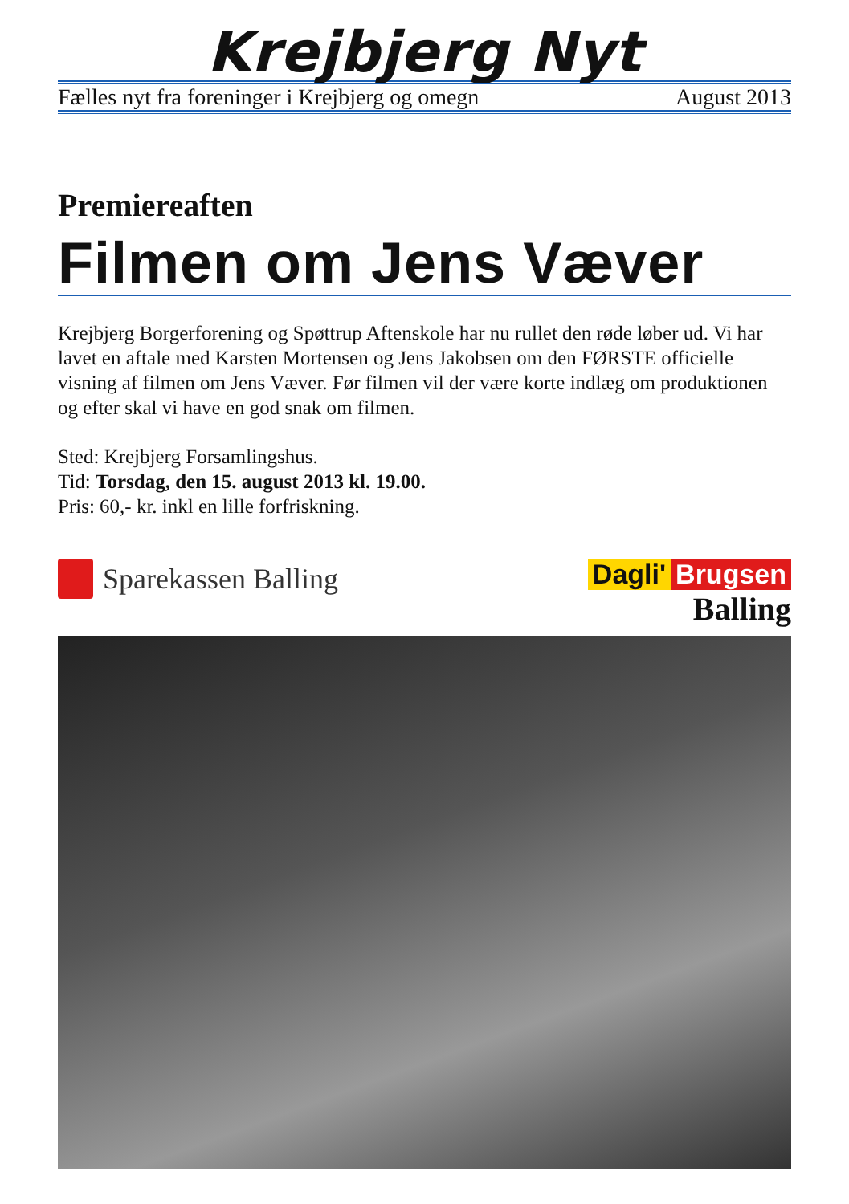Krejbjerg Nyt
Fælles nyt fra foreninger i Krejbjerg og omegn August 2013
Premiereaften
Filmen om Jens Væver
Krejbjerg Borgerforening og Spøttrup Aftenskole har nu rullet den røde løber ud. Vi har lavet en aftale med Karsten Mortensen og Jens Jakobsen om den FØRSTE officielle visning af filmen om Jens Væver. Før filmen vil der være korte indlæg om produktionen og efter skal vi have en god snak om filmen.
Sted: Krejbjerg Forsamlingshus.
Tid: Torsdag, den 15. august 2013 kl. 19.00.
Pris: 60,- kr. inkl en lille forfriskning.
Sparekassen Balling Dagli' Brugsen
Balling